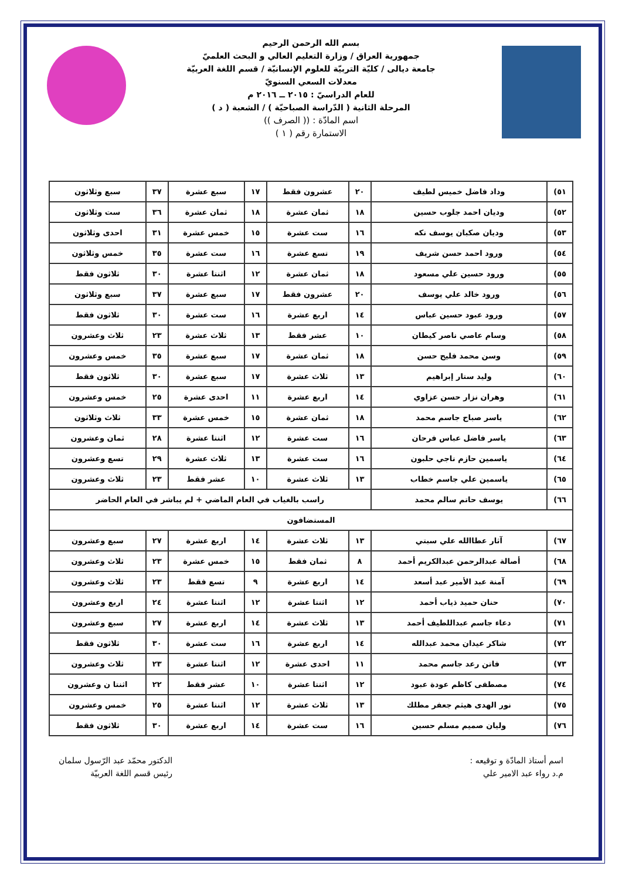بسم الله الرحمن الرحيم
جمهورية العراق / وزارة التعليم العالي و البحث العلميّ
جامعة ديالى / كليّة التربيّة للعلوم الإنسانيّة / قسم اللغة العربيّة
معدلات السعي السنويّ
للعام الدراسيّ : ٢٠١٥ ــ ٢٠١٦ م
المرحلة الثانية ( الدّراسة الصباحيّة ) / الشعبة ( د )
اسم المادّة : (( الصرف ))
الاستمارة رقم ( ١ )
| ٥١) | وداد فاضل خميس لطيف | ٢٠ | عشرون فقط | ١٧ | سبع عشرة | ٣٧ | سبع وثلاثون |
| ٥٢) | وديان احمد جلوب حسين | ١٨ | ثمان عشرة | ١٨ | ثمان عشرة | ٣٦ | ست وثلاثون |
| ٥٣) | وديان صكبان يوسف نكه | ١٦ | ست عشرة | ١٥ | خمس عشرة | ٣١ | احدى وثلاثون |
| ٥٤) | ورود احمد حسن شريف | ١٩ | تسع عشرة | ١٦ | ست عشرة | ٣٥ | خمس وثلاثون |
| ٥٥) | ورود حسين علي مسعود | ١٨ | ثمان عشرة | ١٢ | اثنتا عشرة | ٣٠ | ثلاثون فقط |
| ٥٦) | ورود خالد علي يوسف | ٢٠ | عشرون فقط | ١٧ | سبع عشرة | ٣٧ | سبع وثلاثون |
| ٥٧) | ورود عبود حسين عباس | ١٤ | اربع عشرة | ١٦ | ست عشرة | ٣٠ | ثلاثون فقط |
| ٥٨) | وسام عاصي ناصر كيطان | ١٠ | عشر فقط | ١٣ | ثلاث عشرة | ٢٣ | ثلاث وعشرون |
| ٥٩) | وسن محمد فليح حسن | ١٨ | ثمان عشرة | ١٧ | سبع عشرة | ٣٥ | خمس وعشرون |
| ٦٠) | وليد ستار إبراهيم | ١٣ | ثلاث عشرة | ١٧ | سبع عشرة | ٣٠ | ثلاثون فقط |
| ٦١) | وهران نزار حسن عزاوي | ١٤ | اربع عشرة | ١١ | احدى عشرة | ٢٥ | خمس وعشرون |
| ٦٢) | ياسر صباح جاسم محمد | ١٨ | ثمان عشرة | ١٥ | خمس عشرة | ٣٣ | ثلاث وثلاثون |
| ٦٣) | ياسر فاضل عباس فرحان | ١٦ | ست عشرة | ١٢ | اثنتا عشرة | ٢٨ | ثمان وعشرون |
| ٦٤) | ياسمين حازم ناجي حلبون | ١٦ | ست عشرة | ١٣ | ثلاث عشرة | ٢٩ | تسع وعشرون |
| ٦٥) | ياسمين علي جاسم خطاب | ١٣ | ثلاث عشرة | ١٠ | عشر فقط | ٢٣ | ثلاث وعشرون |
| ٦٦) | يوسف حاتم سالم محمد | راسب بالغياب في العام الماضي + لم يباشر في العام الحاضر | | | | | |
| المستضافون | | | | | | | |
| ٦٧) | آثار عطاالله علي سبتي | ١٣ | ثلاث عشرة | ١٤ | اربع عشرة | ٢٧ | سبع وعشرون |
| ٦٨) | أصالة عبدالرحمن عبدالكريم أحمد | ٨ | ثمان فقط | ١٥ | خمس عشرة | ٢٣ | ثلاث وعشرون |
| ٦٩) | آمنة عبد الأمير عبد أسعد | ١٤ | اربع عشرة | ٩ | تسع فقط | ٢٣ | ثلاث وعشرون |
| ٧٠) | حنان حميد ذياب أحمد | ١٢ | اثنتا عشرة | ١٢ | اثنتا عشرة | ٢٤ | اربع وعشرون |
| ٧١) | دعاء جاسم عبداللطيف أحمد | ١٣ | ثلاث عشرة | ١٤ | اربع عشرة | ٢٧ | سبع وعشرون |
| ٧٢) | شاكر عيدان محمد عبدالله | ١٤ | اربع عشرة | ١٦ | ست عشرة | ٣٠ | ثلاثون فقط |
| ٧٣) | فاتن رعد جاسم محمد | ١١ | احدى عشرة | ١٢ | اثنتا عشرة | ٢٣ | ثلاث وعشرون |
| ٧٤) | مصطفى كاظم عودة عبود | ١٢ | اثنتا عشرة | ١٠ | عشر فقط | ٢٢ | اثنتا ن وعشرون |
| ٧٥) | نور الهدى هيثم جعفر مطلك | ١٣ | ثلاث عشرة | ١٢ | اثنتا عشرة | ٢٥ | خمس وعشرون |
| ٧٦) | وليان صميم مسلم حسين | ١٦ | ست عشرة | ١٤ | اربع عشرة | ٣٠ | ثلاثون فقط |
اسم أستاذ المادّة و توقيعه :
م.د رواء عبد الامير علي
الدكتور محمّد عبد الرّسول سلمان
رئيس قسم اللغة العربيّة